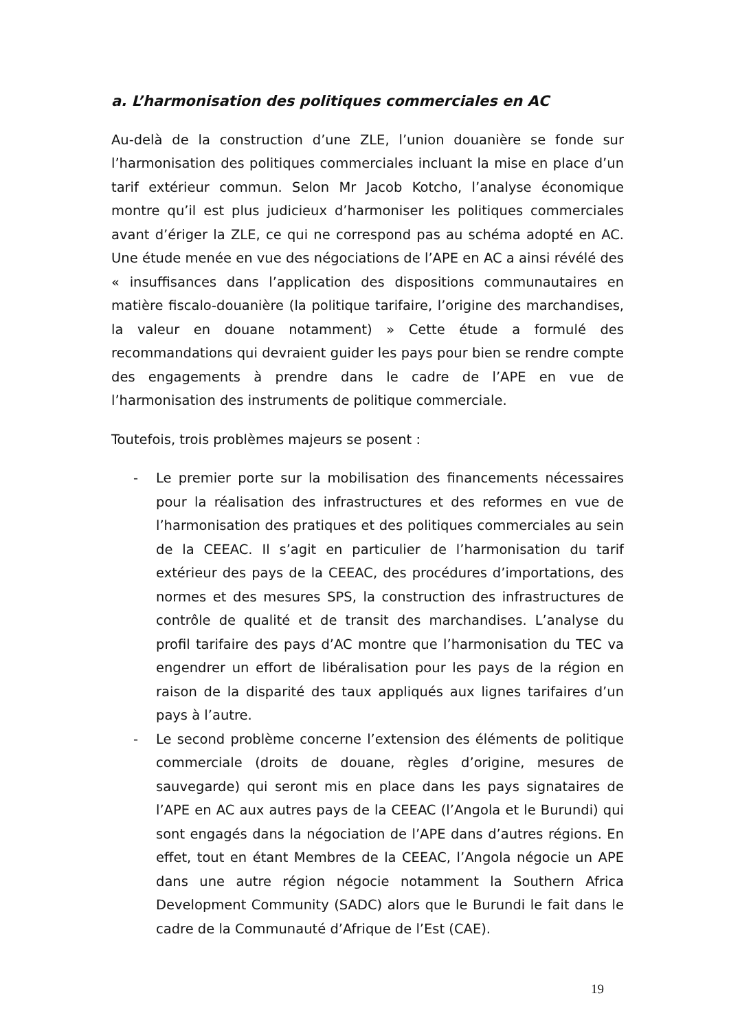a. L’harmonisation des politiques commerciales en AC
Au-delà de la construction d’une ZLE, l’union douanière se fonde sur l’harmonisation des politiques commerciales incluant la mise en place d’un tarif extérieur commun. Selon Mr Jacob Kotcho, l’analyse économique montre qu’il est plus judicieux d’harmoniser les politiques commerciales avant d’ériger la ZLE, ce qui ne correspond pas au schéma adopté en AC. Une étude menée en vue des négociations de l’APE en AC a ainsi révélé des « insuffisances dans l’application des dispositions communautaires en matière fiscalo-douanière (la politique tarifaire, l’origine des marchandises, la valeur en douane notamment) » Cette étude a formulé des recommandations qui devraient guider les pays pour bien se rendre compte des engagements à prendre dans le cadre de l’APE en vue de l’harmonisation des instruments de politique commerciale.
Toutefois, trois problèmes majeurs se posent :
- Le premier porte sur la mobilisation des financements nécessaires pour la réalisation des infrastructures et des reformes en vue de l’harmonisation des pratiques et des politiques commerciales au sein de la CEEAC. Il s’agit en particulier de l’harmonisation du tarif extérieur des pays de la CEEAC, des procédures d’importations, des normes et des mesures SPS, la construction des infrastructures de contrôle de qualité et de transit des marchandises. L’analyse du profil tarifaire des pays d’AC montre que l’harmonisation du TEC va engendrer un effort de libéralisation pour les pays de la région en raison de la disparité des taux appliqués aux lignes tarifaires d’un pays à l’autre.
- Le second problème concerne l’extension des éléments de politique commerciale (droits de douane, règles d’origine, mesures de sauvegarde) qui seront mis en place dans les pays signataires de l’APE en AC aux autres pays de la CEEAC (l’Angola et le Burundi) qui sont engagés dans la négociation de l’APE dans d’autres régions. En effet, tout en étant Membres de la CEEAC, l’Angola négocie un APE dans une autre région négocie notamment la Southern Africa Development Community (SADC) alors que le Burundi le fait dans le cadre de la Communauté d’Afrique de l’Est (CAE).
19